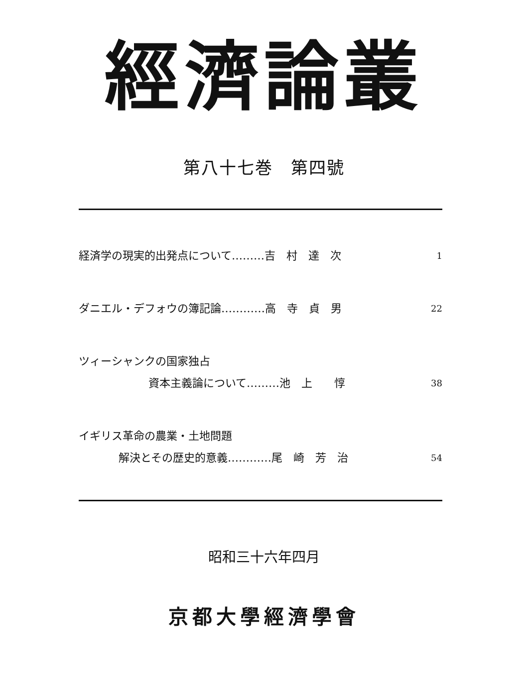經濟論叢
第八十七巻　第四號
経済学の現実的出発点について………吉　村　達　次 1
ダニエル・デフォウの簿記論…………高　寺　貞　男 22
ツィーシャンクの国家独占
資本主義論について………池　上　　惇
38
イギリス革命の農業・土地問題
解決とその歴史的意義…………尾　崎　芳　治
54
昭和三十六年四月
京都大學經濟學會